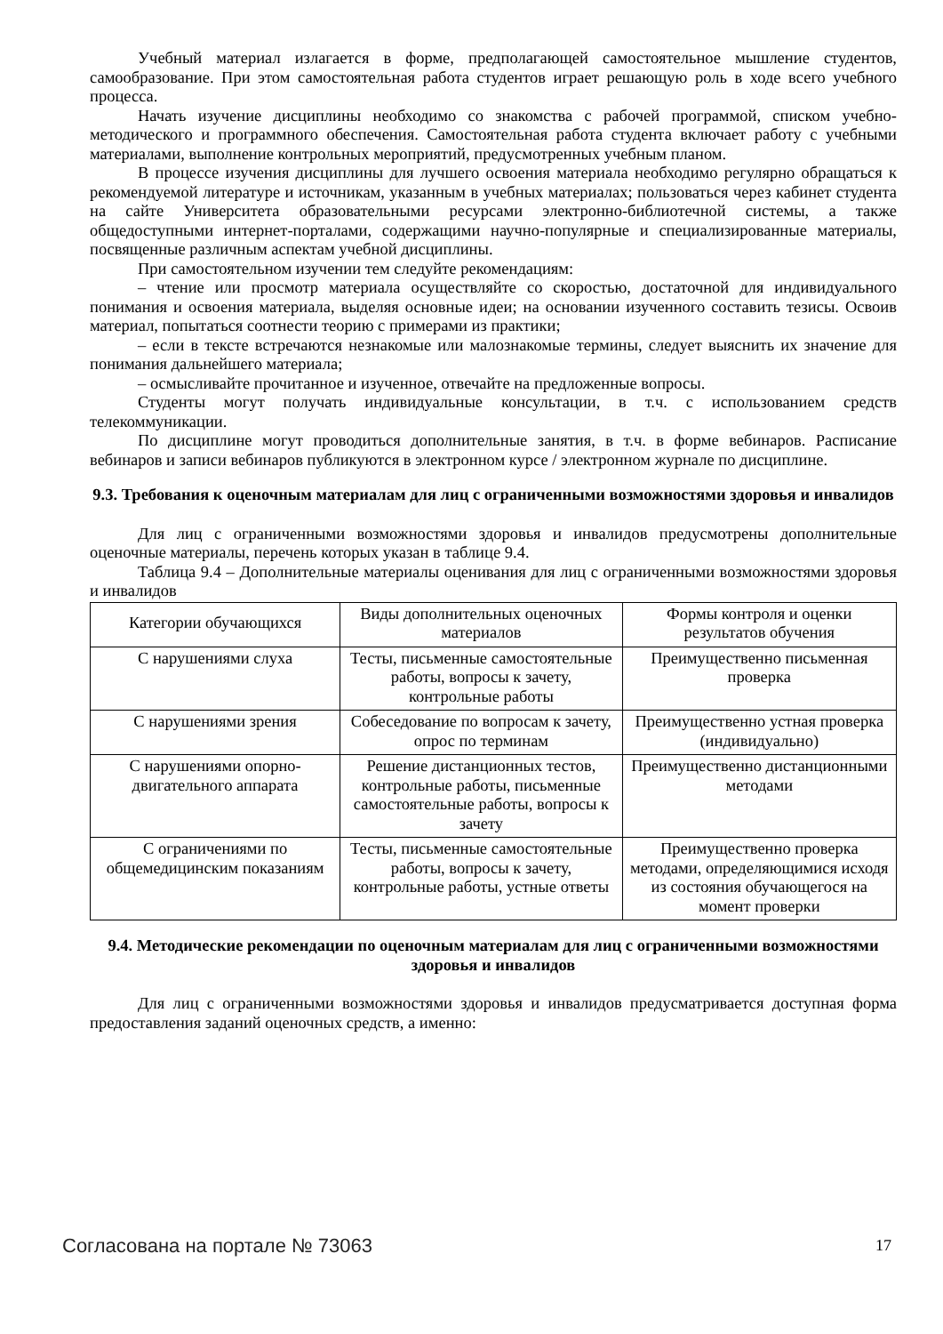Учебный материал излагается в форме, предполагающей самостоятельное мышление студентов, самообразование. При этом самостоятельная работа студентов играет решающую роль в ходе всего учебного процесса.
Начать изучение дисциплины необходимо со знакомства с рабочей программой, списком учебно-методического и программного обеспечения. Самостоятельная работа студента включает работу с учебными материалами, выполнение контрольных мероприятий, предусмотренных учебным планом.
В процессе изучения дисциплины для лучшего освоения материала необходимо регулярно обращаться к рекомендуемой литературе и источникам, указанным в учебных материалах; пользоваться через кабинет студента на сайте Университета образовательными ресурсами электронно-библиотечной системы, а также общедоступными интернет-порталами, содержащими научно-популярные и специализированные материалы, посвященные различным аспектам учебной дисциплины.
При самостоятельном изучении тем следуйте рекомендациям:
– чтение или просмотр материала осуществляйте со скоростью, достаточной для индивидуального понимания и освоения материала, выделяя основные идеи; на основании изученного составить тезисы. Освоив материал, попытаться соотнести теорию с примерами из практики;
– если в тексте встречаются незнакомые или малознакомые термины, следует выяснить их значение для понимания дальнейшего материала;
– осмысливайте прочитанное и изученное, отвечайте на предложенные вопросы.
Студенты могут получать индивидуальные консультации, в т.ч. с использованием средств телекоммуникации.
По дисциплине могут проводиться дополнительные занятия, в т.ч. в форме вебинаров. Расписание вебинаров и записи вебинаров публикуются в электронном курсе / электронном журнале по дисциплине.
9.3. Требования к оценочным материалам для лиц с ограниченными возможностями здоровья и инвалидов
Для лиц с ограниченными возможностями здоровья и инвалидов предусмотрены дополнительные оценочные материалы, перечень которых указан в таблице 9.4.
Таблица 9.4 – Дополнительные материалы оценивания для лиц с ограниченными возможностями здоровья и инвалидов
| Категории обучающихся | Виды дополнительных оценочных материалов | Формы контроля и оценки результатов обучения |
| С нарушениями слуха | Тесты, письменные самостоятельные работы, вопросы к зачету, контрольные работы | Преимущественно письменная проверка |
| С нарушениями зрения | Собеседование по вопросам к зачету, опрос по терминам | Преимущественно устная проверка (индивидуально) |
| С нарушениями опорно-двигательного аппарата | Решение дистанционных тестов, контрольные работы, письменные самостоятельные работы, вопросы к зачету | Преимущественно дистанционными методами |
| С ограничениями по общемедицинским показаниям | Тесты, письменные самостоятельные работы, вопросы к зачету, контрольные работы, устные ответы | Преимущественно проверка методами, определяющимися исходя из состояния обучающегося на момент проверки |
9.4. Методические рекомендации по оценочным материалам для лиц с ограниченными возможностями здоровья и инвалидов
Для лиц с ограниченными возможностями здоровья и инвалидов предусматривается доступная форма предоставления заданий оценочных средств, а именно:
Согласована на портале № 73063 17